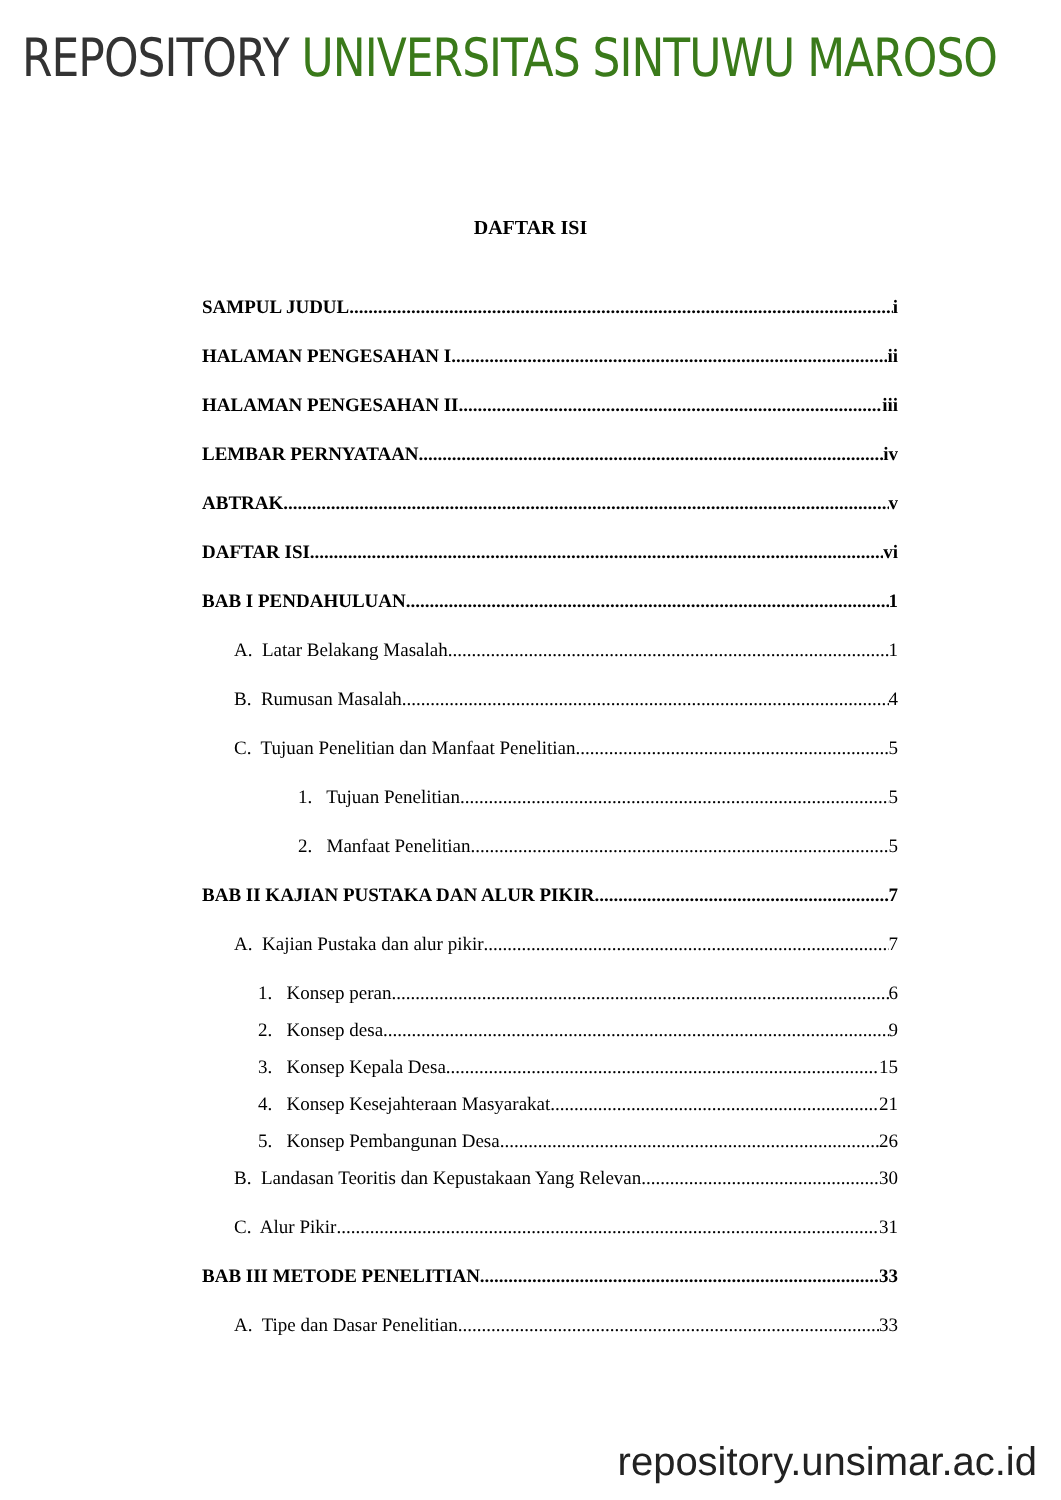REPOSITORY UNIVERSITAS SINTUWU MAROSO
DAFTAR ISI
SAMPUL JUDUL i
HALAMAN PENGESAHAN I ii
HALAMAN PENGESAHAN II iii
LEMBAR PERNYATAAN iv
ABTRAK v
DAFTAR ISI vi
BAB I PENDAHULUAN 1
A. Latar Belakang Masalah 1
B. Rumusan Masalah 4
C. Tujuan Penelitian dan Manfaat Penelitian 5
1. Tujuan Penelitian 5
2. Manfaat Penelitian 5
BAB II KAJIAN PUSTAKA DAN ALUR PIKIR 7
A. Kajian Pustaka dan alur pikir 7
1. Konsep peran 6
2. Konsep desa 9
3. Konsep Kepala Desa 15
4. Konsep Kesejahteraan Masyarakat 21
5. Konsep Pembangunan Desa 26
B. Landasan Teoritis dan Kepustakaan Yang Relevan 30
C. Alur Pikir 31
BAB III METODE PENELITIAN 33
A. Tipe dan Dasar Penelitian 33
repository.unsimar.ac.id